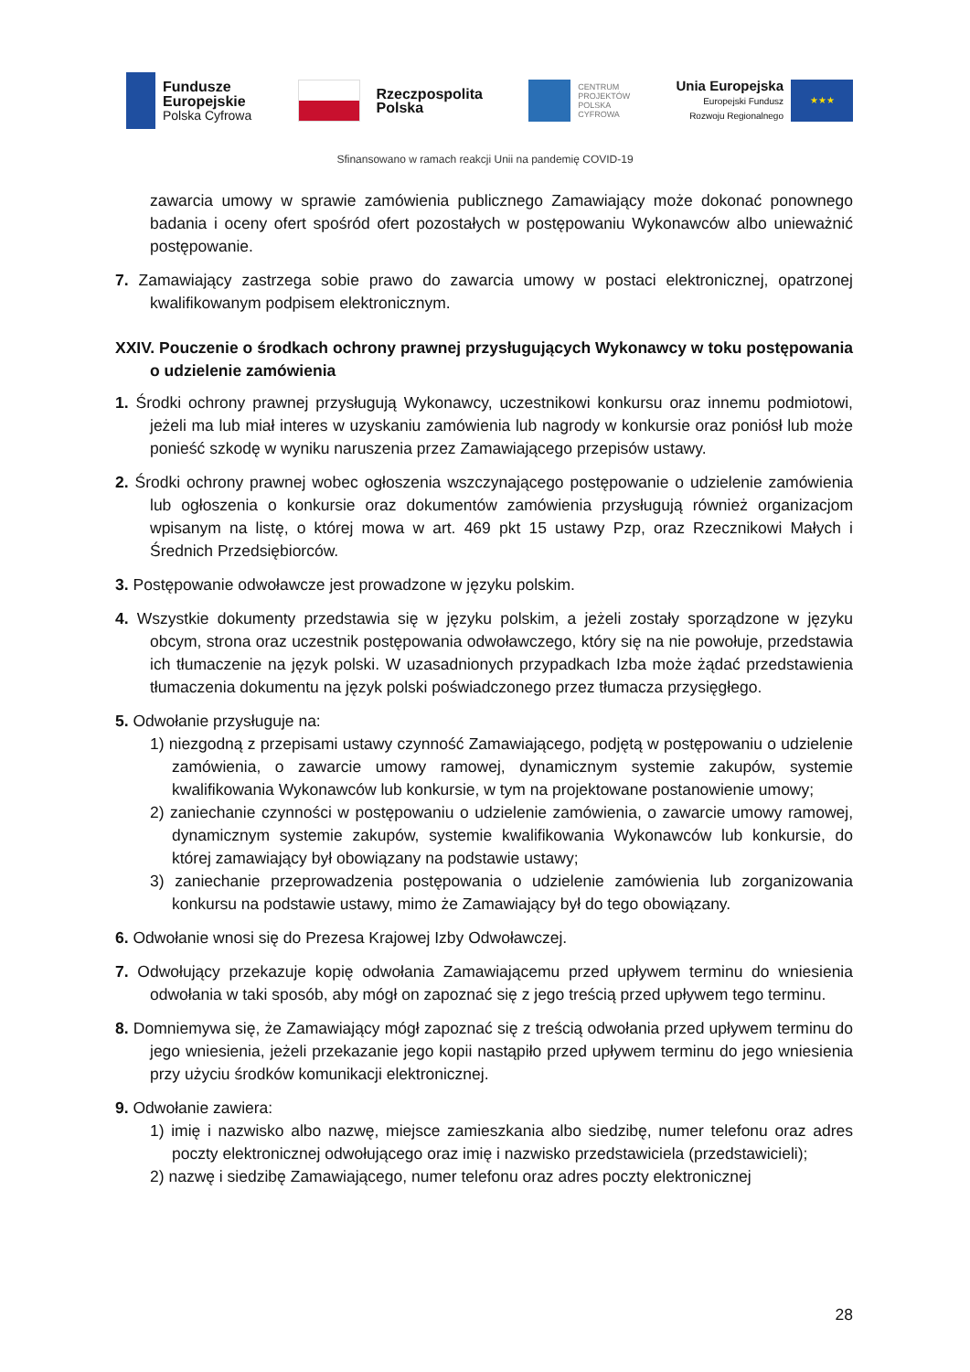Fundusze
Europejskie
Polska Cyfrowa
Rzeczpospolita
Polska
CENTRUM
PROJEKTÓW
POLSKA
CYFROWA
Unia Europejska
Europejski Fundusz
Rozwoju Regionalnego
★★★
Sfinansowano w ramach reakcji Unii na pandemię COVID-19
zawarcia umowy w sprawie zamówienia publicznego Zamawiający może dokonać ponownego badania i oceny ofert spośród ofert pozostałych w postępowaniu Wykonawców albo unieważnić postępowanie.
7. Zamawiający zastrzega sobie prawo do zawarcia umowy w postaci elektronicznej, opatrzonej kwalifikowanym podpisem elektronicznym.
XXIV. Pouczenie o środkach ochrony prawnej przysługujących Wykonawcy w toku postępowania o udzielenie zamówienia
1. Środki ochrony prawnej przysługują Wykonawcy, uczestnikowi konkursu oraz innemu podmiotowi, jeżeli ma lub miał interes w uzyskaniu zamówienia lub nagrody w konkursie oraz poniósł lub może ponieść szkodę w wyniku naruszenia przez Zamawiającego przepisów ustawy.
2. Środki ochrony prawnej wobec ogłoszenia wszczynającego postępowanie o udzielenie zamówienia lub ogłoszenia o konkursie oraz dokumentów zamówienia przysługują również organizacjom wpisanym na listę, o której mowa w art. 469 pkt 15 ustawy Pzp, oraz Rzecznikowi Małych i Średnich Przedsiębiorców.
3. Postępowanie odwoławcze jest prowadzone w języku polskim.
4. Wszystkie dokumenty przedstawia się w języku polskim, a jeżeli zostały sporządzone w języku obcym, strona oraz uczestnik postępowania odwoławczego, który się na nie powołuje, przedstawia ich tłumaczenie na język polski. W uzasadnionych przypadkach Izba może żądać przedstawienia tłumaczenia dokumentu na język polski poświadczonego przez tłumacza przysięgłego.
5. Odwołanie przysługuje na:
1) niezgodną z przepisami ustawy czynność Zamawiającego, podjętą w postępowaniu o udzielenie zamówienia, o zawarcie umowy ramowej, dynamicznym systemie zakupów, systemie kwalifikowania Wykonawców lub konkursie, w tym na projektowane postanowienie umowy;
2) zaniechanie czynności w postępowaniu o udzielenie zamówienia, o zawarcie umowy ramowej, dynamicznym systemie zakupów, systemie kwalifikowania Wykonawców lub konkursie, do której zamawiający był obowiązany na podstawie ustawy;
3) zaniechanie przeprowadzenia postępowania o udzielenie zamówienia lub zorganizowania konkursu na podstawie ustawy, mimo że Zamawiający był do tego obowiązany.
6. Odwołanie wnosi się do Prezesa Krajowej Izby Odwoławczej.
7. Odwołujący przekazuje kopię odwołania Zamawiającemu przed upływem terminu do wniesienia odwołania w taki sposób, aby mógł on zapoznać się z jego treścią przed upływem tego terminu.
8. Domniemywa się, że Zamawiający mógł zapoznać się z treścią odwołania przed upływem terminu do jego wniesienia, jeżeli przekazanie jego kopii nastąpiło przed upływem terminu do jego wniesienia przy użyciu środków komunikacji elektronicznej.
9. Odwołanie zawiera:
1) imię i nazwisko albo nazwę, miejsce zamieszkania albo siedzibę, numer telefonu oraz adres poczty elektronicznej odwołującego oraz imię i nazwisko przedstawiciela (przedstawicieli);
2) nazwę i siedzibę Zamawiającego, numer telefonu oraz adres poczty elektronicznej
28